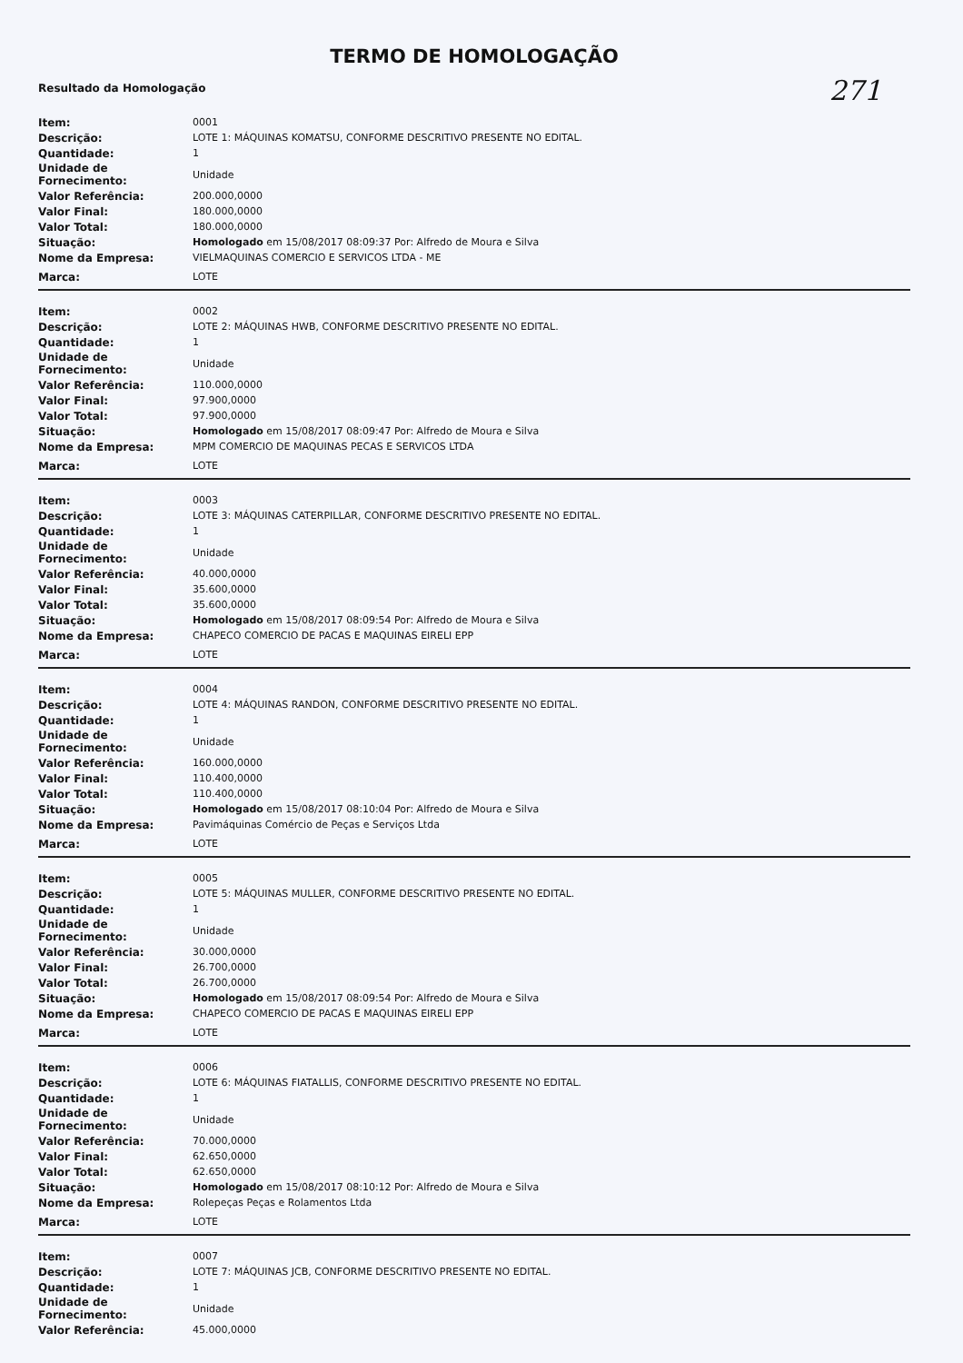TERMO DE HOMOLOGAÇÃO
271
Resultado da Homologação
| Item: | 0001 |
| Descrição: | LOTE 1: MÁQUINAS KOMATSU, CONFORME DESCRITIVO PRESENTE NO EDITAL. |
| Quantidade: | 1 |
| Unidade de Fornecimento: | Unidade |
| Valor Referência: | 200.000,0000 |
| Valor Final: | 180.000,0000 |
| Valor Total: | 180.000,0000 |
| Situação: | Homologado em 15/08/2017 08:09:37 Por: Alfredo de Moura e Silva |
| Nome da Empresa: | VIELMAQUINAS COMERCIO E SERVICOS LTDA - ME |
| Marca: | LOTE |
| Item: | 0002 |
| Descrição: | LOTE 2: MÁQUINAS HWB, CONFORME DESCRITIVO PRESENTE NO EDITAL. |
| Quantidade: | 1 |
| Unidade de Fornecimento: | Unidade |
| Valor Referência: | 110.000,0000 |
| Valor Final: | 97.900,0000 |
| Valor Total: | 97.900,0000 |
| Situação: | Homologado em 15/08/2017 08:09:47 Por: Alfredo de Moura e Silva |
| Nome da Empresa: | MPM COMERCIO DE MAQUINAS PECAS E SERVICOS LTDA |
| Marca: | LOTE |
| Item: | 0003 |
| Descrição: | LOTE 3: MÁQUINAS CATERPILLAR, CONFORME DESCRITIVO PRESENTE NO EDITAL. |
| Quantidade: | 1 |
| Unidade de Fornecimento: | Unidade |
| Valor Referência: | 40.000,0000 |
| Valor Final: | 35.600,0000 |
| Valor Total: | 35.600,0000 |
| Situação: | Homologado em 15/08/2017 08:09:54 Por: Alfredo de Moura e Silva |
| Nome da Empresa: | CHAPECO COMERCIO DE PACAS E MAQUINAS EIRELI EPP |
| Marca: | LOTE |
| Item: | 0004 |
| Descrição: | LOTE 4: MÁQUINAS RANDON, CONFORME DESCRITIVO PRESENTE NO EDITAL. |
| Quantidade: | 1 |
| Unidade de Fornecimento: | Unidade |
| Valor Referência: | 160.000,0000 |
| Valor Final: | 110.400,0000 |
| Valor Total: | 110.400,0000 |
| Situação: | Homologado em 15/08/2017 08:10:04 Por: Alfredo de Moura e Silva |
| Nome da Empresa: | Pavimáquinas Comércio de Peças e Serviços Ltda |
| Marca: | LOTE |
| Item: | 0005 |
| Descrição: | LOTE 5: MÁQUINAS MULLER, CONFORME DESCRITIVO PRESENTE NO EDITAL. |
| Quantidade: | 1 |
| Unidade de Fornecimento: | Unidade |
| Valor Referência: | 30.000,0000 |
| Valor Final: | 26.700,0000 |
| Valor Total: | 26.700,0000 |
| Situação: | Homologado em 15/08/2017 08:09:54 Por: Alfredo de Moura e Silva |
| Nome da Empresa: | CHAPECO COMERCIO DE PACAS E MAQUINAS EIRELI EPP |
| Marca: | LOTE |
| Item: | 0006 |
| Descrição: | LOTE 6: MÁQUINAS FIATALLIS, CONFORME DESCRITIVO PRESENTE NO EDITAL. |
| Quantidade: | 1 |
| Unidade de Fornecimento: | Unidade |
| Valor Referência: | 70.000,0000 |
| Valor Final: | 62.650,0000 |
| Valor Total: | 62.650,0000 |
| Situação: | Homologado em 15/08/2017 08:10:12 Por: Alfredo de Moura e Silva |
| Nome da Empresa: | Rolepeças Peças e Rolamentos Ltda |
| Marca: | LOTE |
| Item: | 0007 |
| Descrição: | LOTE 7: MÁQUINAS JCB, CONFORME DESCRITIVO PRESENTE NO EDITAL. |
| Quantidade: | 1 |
| Unidade de Fornecimento: | Unidade |
| Valor Referência: | 45.000,0000 |